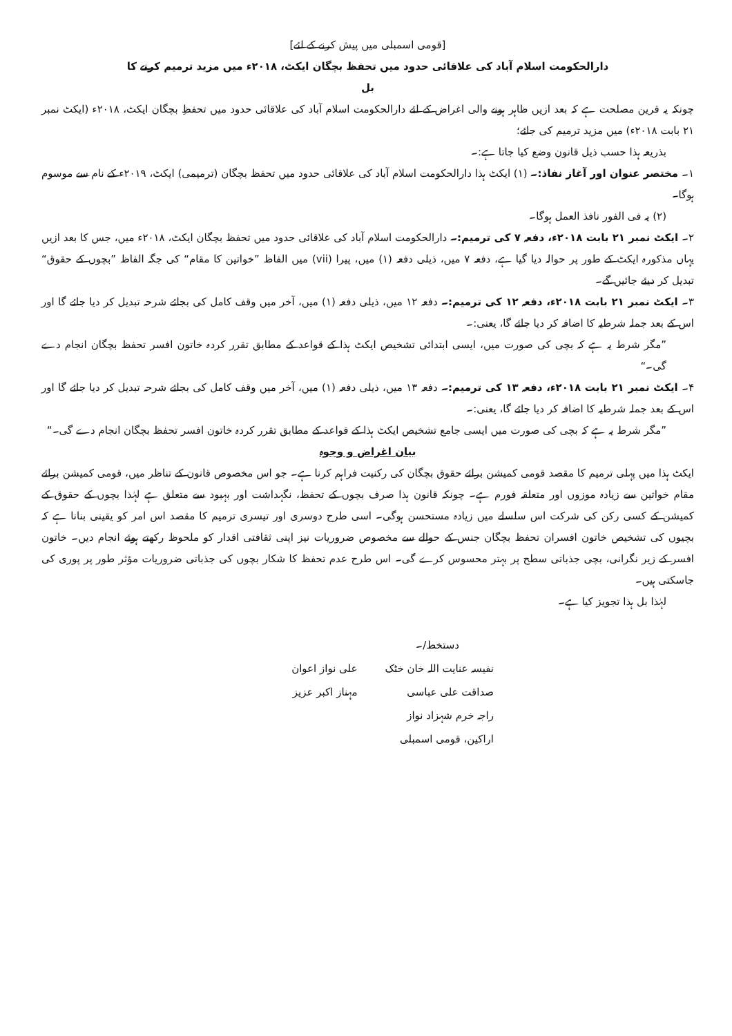[قومی اسمبلی میں پیش کرنے کے لئے]
دارالحکومت اسلام آباد کی علاقائی حدود میں تحفظ بچگان ایکٹ، ۲۰۱۸ء میں مزید ترمیم کرنے کا
بل
چونکہ یہ قرین مصلحت ہے کہ بعد ازیں ظاہر ہونے والی اغراض کے لئے دارالحکومت اسلام آباد کی علاقائی حدود میں تحفظِ بچگان ایکٹ، ۲۰۱۸ء (ایکٹ نمبر ۲۱ بابت ۲۰۱۸ء) میں مزید ترمیم کی جائے؛
بذریعہ ہذا حسب ذیل قانون وضع کیا جاتا ہے:۔
۱۔ مختصر عنوان اور آغاز نفاذ:۔ (۱) ایکٹ ہذا دارالحکومت اسلام آباد کی علاقائی حدود میں تحفظ بچگان (ترمیمی) ایکٹ، ۲۰۱۹ء کے نام سے موسوم ہوگا۔
(۲) یہ فی الفور نافذ العمل ہوگا۔
۲۔ ایکٹ نمبر ۲۱ بابت ۲۰۱۸ء، دفعہ ۷ کی ترمیم:۔ دارالحکومت اسلام آباد کی علاقائی حدود میں تحفظ بچگان ایکٹ، ۲۰۱۸ء میں، جس کا بعد ازیں یہاں مذکورہ ایکٹ کے طور پر حوالہ دیا گیا ہے، دفعہ ۷ میں، ذیلی دفعہ (۱) میں، پیرا (vii) میں الفاظ ”خواتین کا مقام“ کی جگہ الفاظ ”بچوں کے حقوق“ تبدیل کر دیئے جائیں گے۔
۳۔ ایکٹ نمبر ۲۱ بابت ۲۰۱۸ء، دفعہ ۱۲ کی ترمیم:۔ دفعہ ۱۲ میں، ذیلی دفعہ (۱) میں، آخر میں وقف کامل کی بجائے شرحہ تبدیل کر دیا جائے گا اور اس کے بعد جملہ شرطیہ کا اضافہ کر دیا جائے گا، یعنی:۔
”مگر شرط یہ ہے کہ بچی کی صورت میں، ایسی ابتدائی تشخیص ایکٹ ہذا کے قواعد کے مطابق تقرر کردہ خاتون افسر تحفظ بچگان انجام دے گی۔“
۴۔ ایکٹ نمبر ۲۱ بابت ۲۰۱۸ء، دفعہ ۱۳ کی ترمیم:۔ دفعہ ۱۳ میں، ذیلی دفعہ (۱) میں، آخر میں وقف کامل کی بجائے شرحہ تبدیل کر دیا جائے گا اور اس کے بعد جملہ شرطیہ کا اضافہ کر دیا جائے گا، یعنی:۔
”مگر شرط یہ ہے کہ بچی کی صورت میں ایسی جامع تشخیص ایکٹ ہذا کے قواعد کے مطابق تقرر کردہ خاتون افسر تحفظ بچگان انجام دے گی۔“
بیان اغراض و وجوہ
ایکٹ ہذا میں پہلی ترمیم کا مقصد قومی کمیشن برائے حقوق بچگان کی رکنیت فراہم کرنا ہے۔ جو اس مخصوص قانون کے تناظر میں، قومی کمیشن برائے مقام خواتین سے زیادہ موزوں اور متعلقہ فورم ہے۔ چونکہ قانون ہذا صرف بچوں کے تحفظ، نگہداشت اور بہبود سے متعلق ہے لہٰذا بچوں کے حقوق کے کمیشن کے کسی رکن کی شرکت اس سلسلے میں زیادہ مستحسن ہوگی۔ اسی طرح دوسری اور تیسری ترمیم کا مقصد اس امر کو یقینی بنانا ہے کہ بچیوں کی تشخیص خاتون افسران تحفظ بچگان جنس کے حوالے سے مخصوص ضروریات نیز اپنی ثقافتی اقدار کو ملحوظ رکھتے ہوئے انجام دیں۔ خاتون افسر کے زیر نگرانی، بچی جذباتی سطح پر بہتر محسوس کرے گی۔ اس طرح عدم تحفظ کا شکار بچوں کی جذباتی ضروریات مؤثر طور پر پوری کی جاسکتی ہیں۔
لہٰذا بل ہذا تجویز کیا ہے۔
دستخط/۔
| نفیسہ عنایت اللہ خان خٹک | علی نواز اعوان |
| صداقت علی عباسی | مہناز اکبر عزیز |
| راجہ خرم شہزاد نواز | |
| اراکین، قومی اسمبلی | |